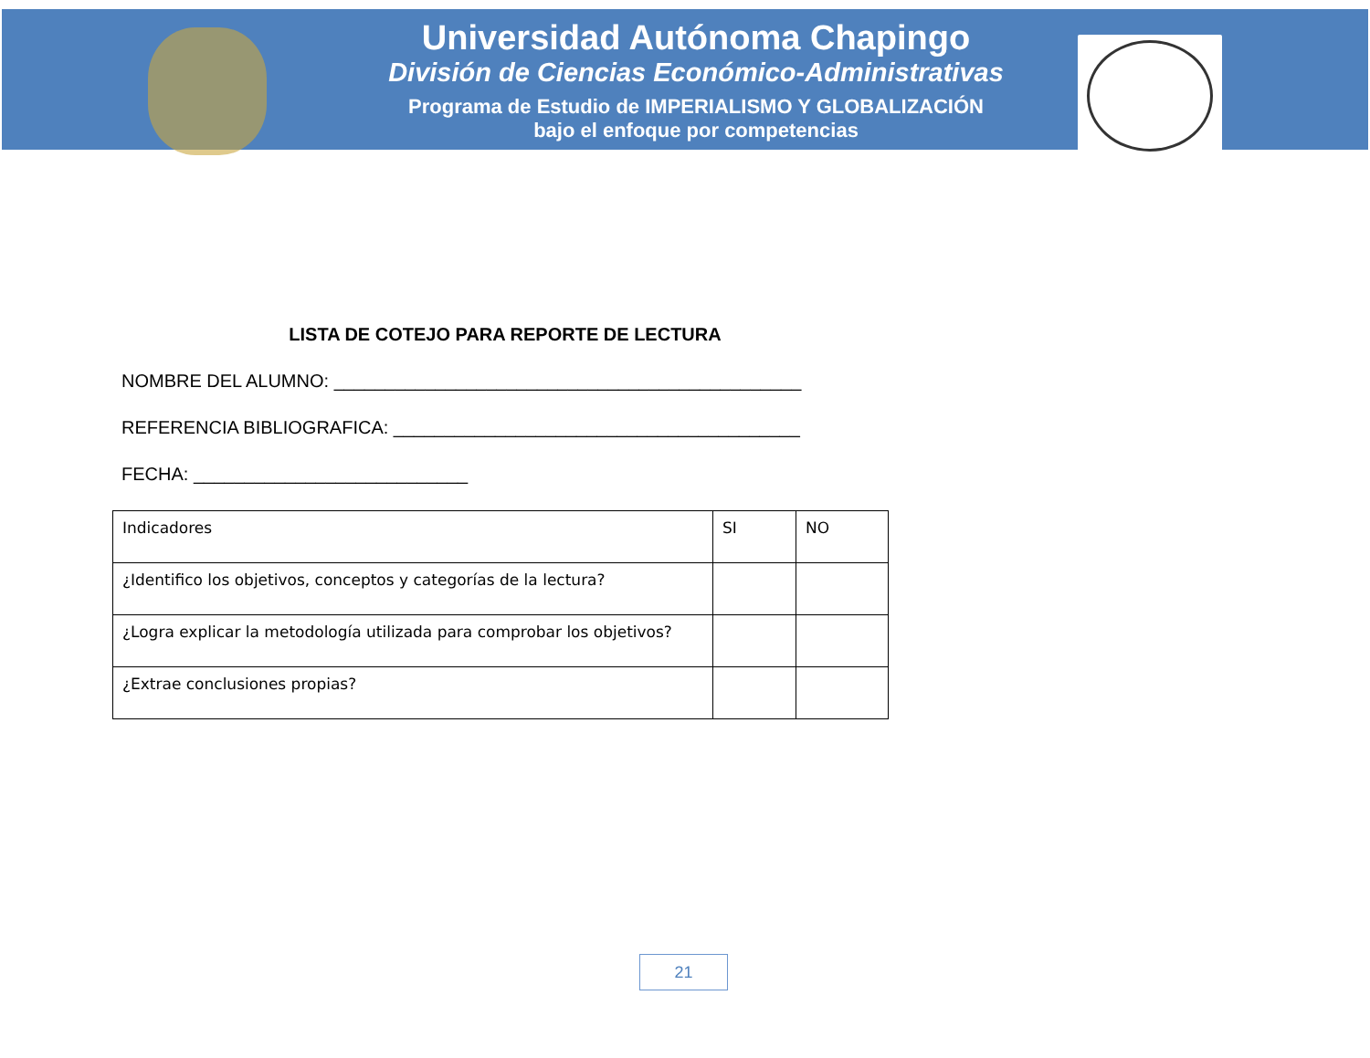Universidad Autónoma Chapingo
División de Ciencias Económico-Administrativas
Programa de Estudio de IMPERIALISMO Y GLOBALIZACIÓN
bajo el enfoque por competencias
LISTA DE COTEJO PARA REPORTE DE LECTURA
NOMBRE DEL ALUMNO: ______________________________________________
REFERENCIA BIBLIOGRAFICA: ________________________________________
FECHA: ___________________________
| Indicadores | SI | NO |
| ¿Identifico los objetivos, conceptos y categorías de la lectura? | | |
| ¿Logra explicar la metodología utilizada para comprobar los objetivos? | | |
| ¿Extrae conclusiones propias? | | |
21